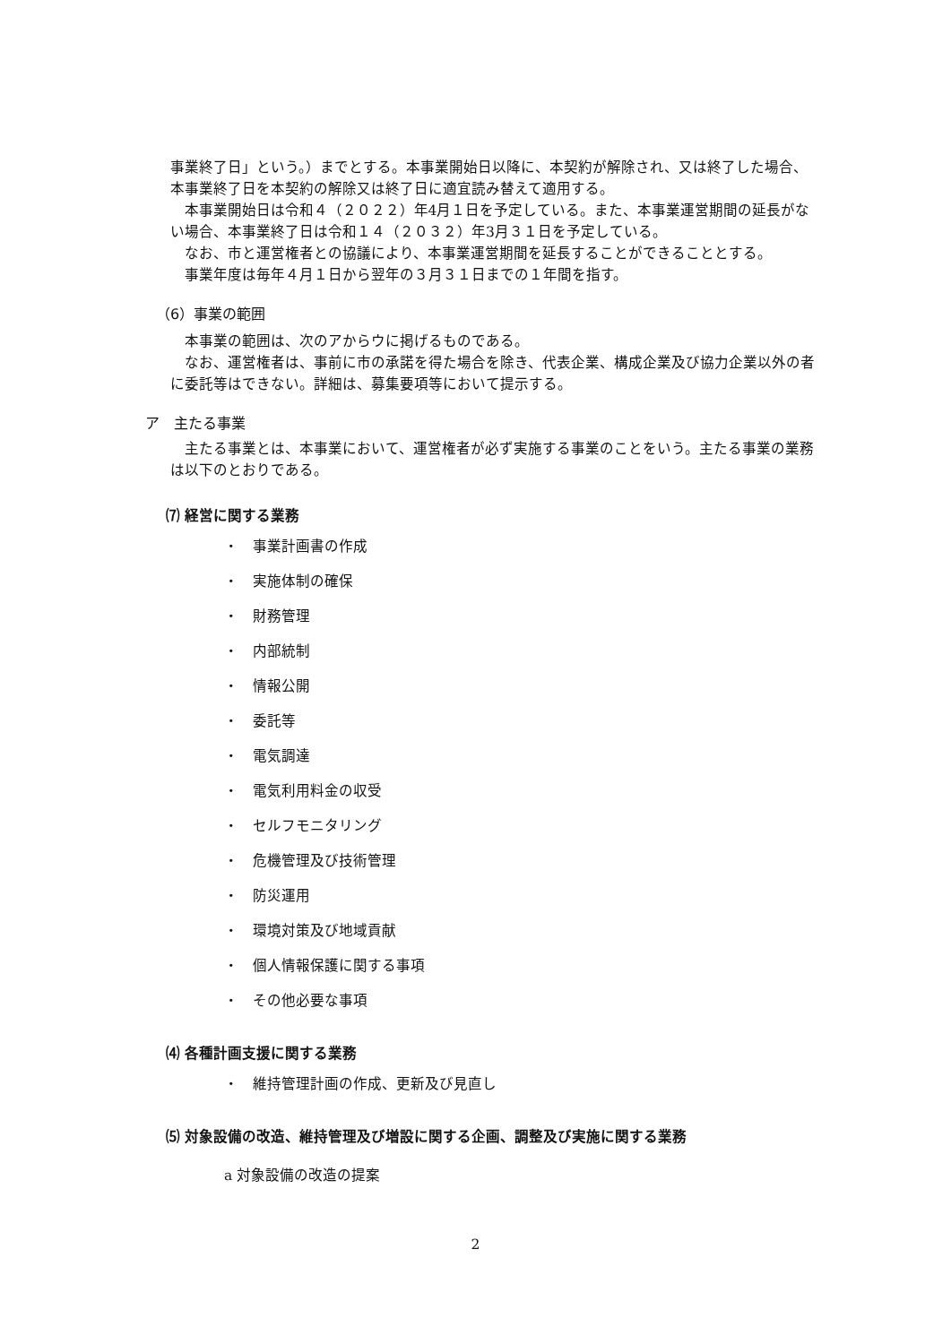事業終了日」という。）までとする。本事業開始日以降に、本契約が解除され、又は終了した場合、本事業終了日を本契約の解除又は終了日に適宜読み替えて適用する。
本事業開始日は令和４（２０２２）年4月１日を予定している。また、本事業運営期間の延長がない場合、本事業終了日は令和１４（２０３２）年3月３１日を予定している。
なお、市と運営権者との協議により、本事業運営期間を延長することができることとする。
事業年度は毎年４月１日から翌年の３月３１日までの１年間を指す。
（6）事業の範囲
本事業の範囲は、次のアからウに掲げるものである。
なお、運営権者は、事前に市の承諾を得た場合を除き、代表企業、構成企業及び協力企業以外の者に委託等はできない。詳細は、募集要項等において提示する。
ア　主たる事業
主たる事業とは、本事業において、運営権者が必ず実施する事業のことをいう。主たる事業の業務は以下のとおりである。
⑺ 経営に関する業務
・　事業計画書の作成
・　実施体制の確保
・　財務管理
・　内部統制
・　情報公開
・　委託等
・　電気調達
・　電気利用料金の収受
・　セルフモニタリング
・　危機管理及び技術管理
・　防災運用
・　環境対策及び地域貢献
・　個人情報保護に関する事項
・　その他必要な事項
⑷ 各種計画支援に関する業務
・　維持管理計画の作成、更新及び見直し
⑸ 対象設備の改造、維持管理及び増設に関する企画、調整及び実施に関する業務
a 対象設備の改造の提案
2